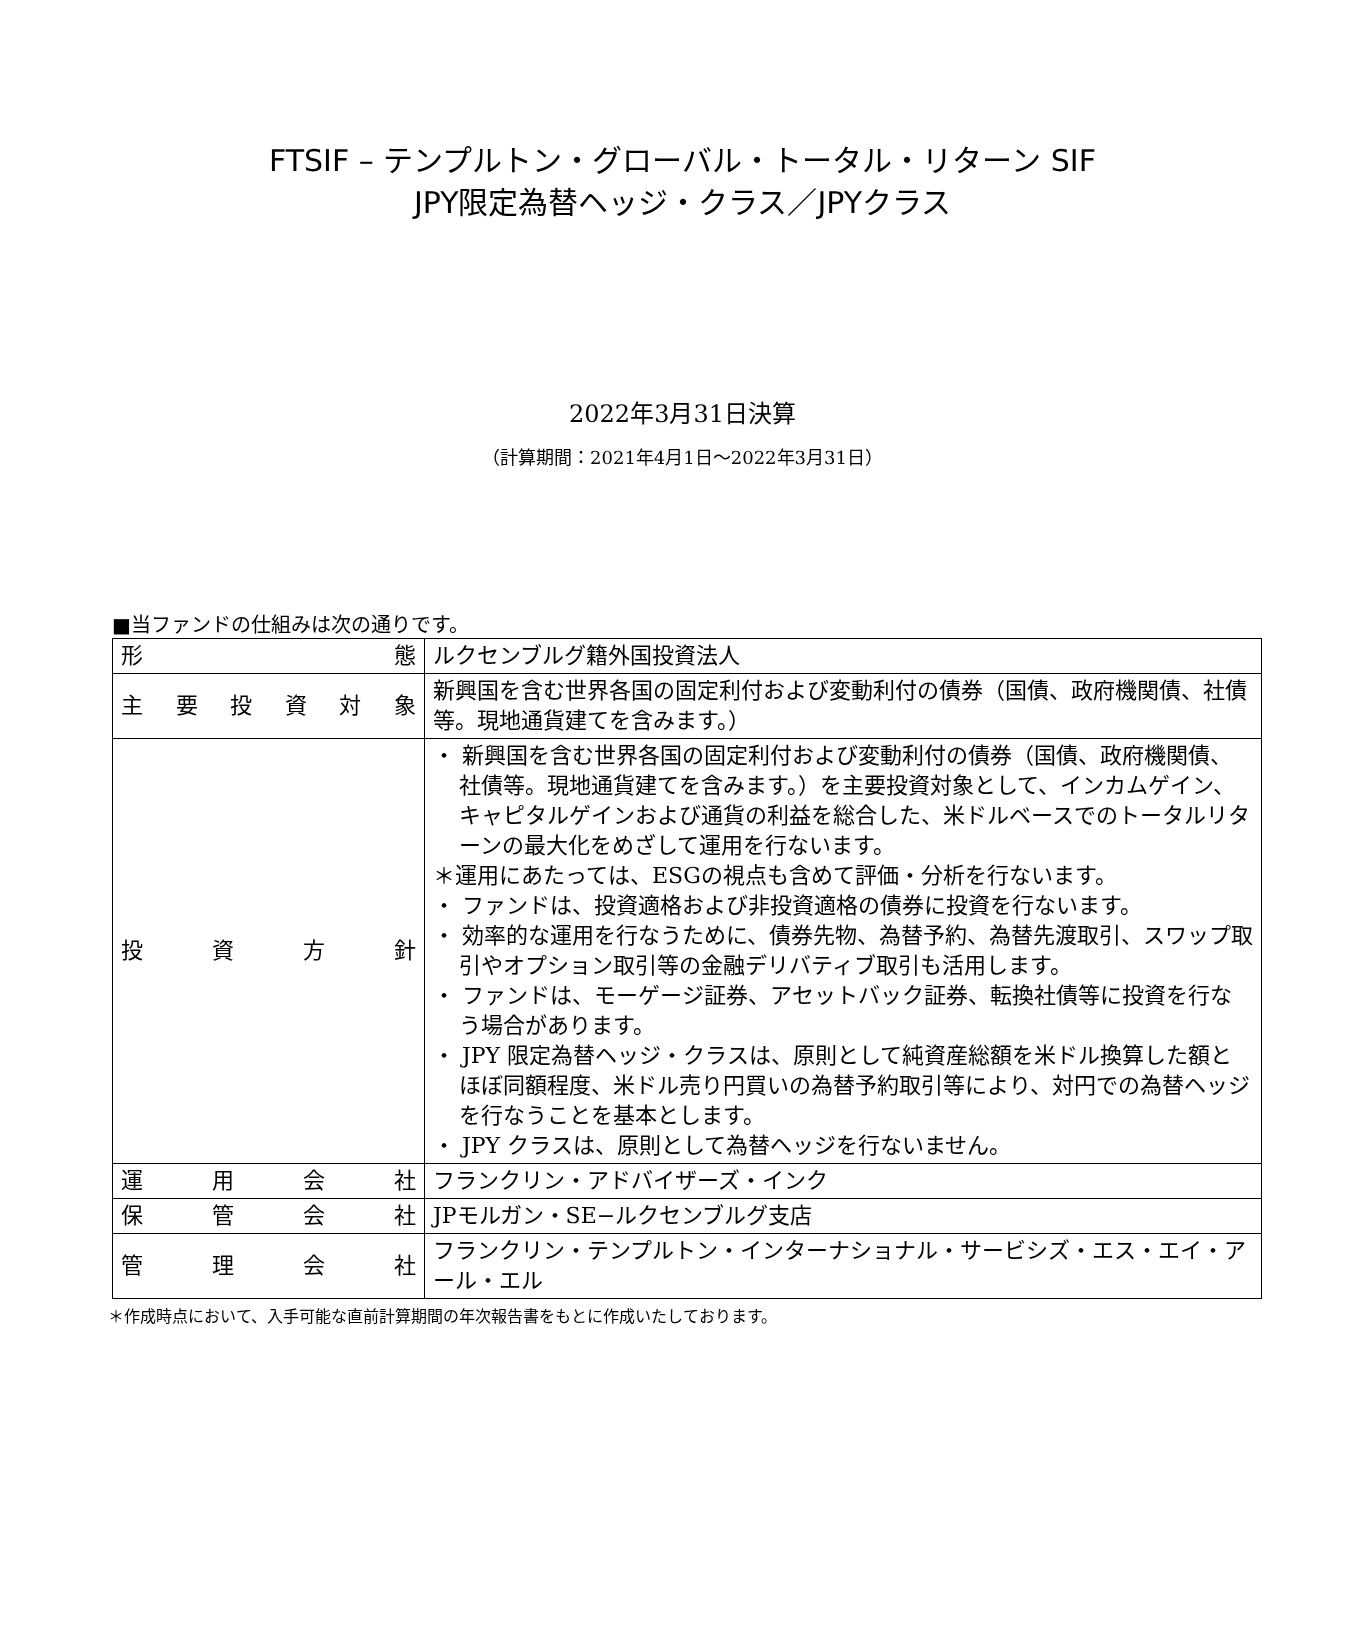FTSIF – テンプルトン・グローバル・トータル・リターン SIF
JPY限定為替ヘッジ・クラス／JPYクラス
2022年3月31日決算
（計算期間：2021年4月1日～2022年3月31日）
■当ファンドの仕組みは次の通りです。
| 形 態 | ルクセンブルグ籍外国投資法人 |
| 主 要 投 資 対 象 | 新興国を含む世界各国の固定利付および変動利付の債券（国債、政府機関債、社債等。現地通貨建てを含みます。） |
| 投 資 方 針 | ・ 新興国を含む世界各国の固定利付および変動利付の債券（国債、政府機関債、社債等。現地通貨建てを含みます。）を主要投資対象として、インカムゲイン、キャピタルゲインおよび通貨の利益を総合した、米ドルベースでのトータルリターンの最大化をめざして運用を行ないます。 ＊運用にあたっては、ESGの視点も含めて評価・分析を行ないます。 ・ ファンドは、投資適格および非投資適格の債券に投資を行ないます。 ・ 効率的な運用を行なうために、債券先物、為替予約、為替先渡取引、スワップ取引やオプション取引等の金融デリバティブ取引も活用します。 ・ ファンドは、モーゲージ証券、アセットバック証券、転換社債等に投資を行なう場合があります。 ・ JPY 限定為替ヘッジ・クラスは、原則として純資産総額を米ドル換算した額とほぼ同額程度、米ドル売り円買いの為替予約取引等により、対円での為替ヘッジを行なうことを基本とします。 ・ JPY クラスは、原則として為替ヘッジを行ないません。 |
| 運 用 会 社 | フランクリン・アドバイザーズ・インク |
| 保 管 会 社 | JPモルガン・SE−ルクセンブルグ支店 |
| 管 理 会 社 | フランクリン・テンプルトン・インターナショナル・サービシズ・エス・エイ・アール・エル |
＊作成時点において、入手可能な直前計算期間の年次報告書をもとに作成いたしております。